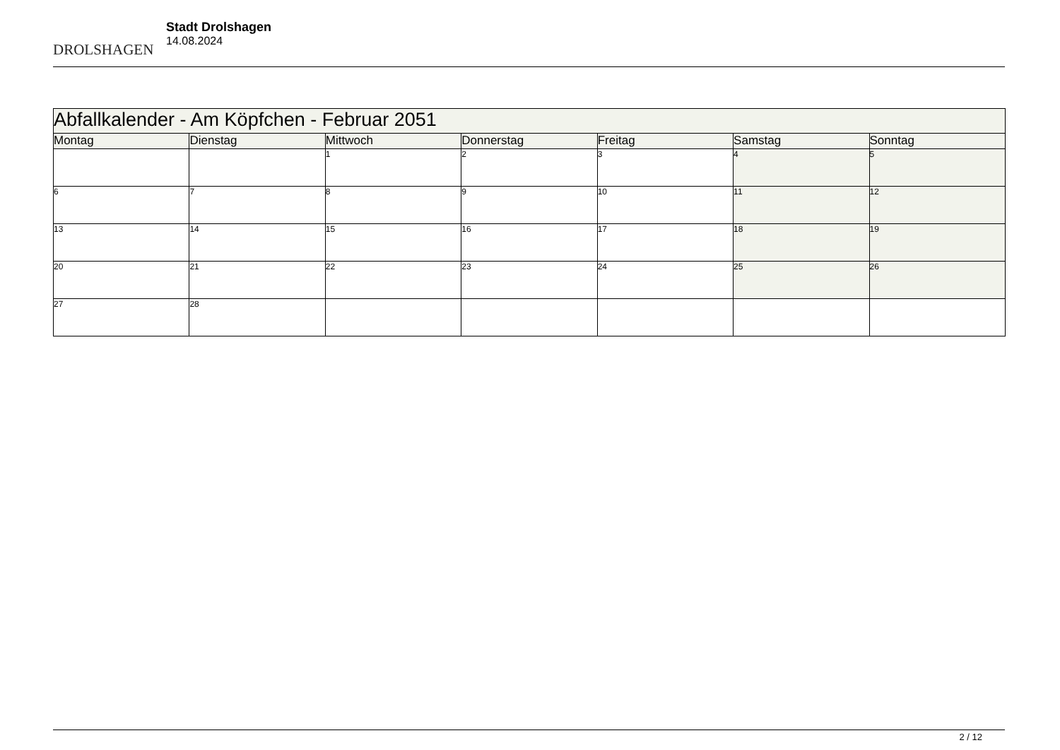DROLSHAGEN
Stadt Drolshagen
14.08.2024
| Abfallkalender - Am Köpfchen - Februar 2051 | | | | | | |
| Montag | Dienstag | Mittwoch | Donnerstag | Freitag | Samstag | Sonntag |
| | | 1 | 2 | 3 | 4 | 5 |
| 6 | 7 | 8 | 9 | 10 | 11 | 12 |
| 13 | 14 | 15 | 16 | 17 | 18 | 19 |
| 20 | 21 | 22 | 23 | 24 | 25 | 26 |
| 27 | 28 | | | | | |
2 / 12